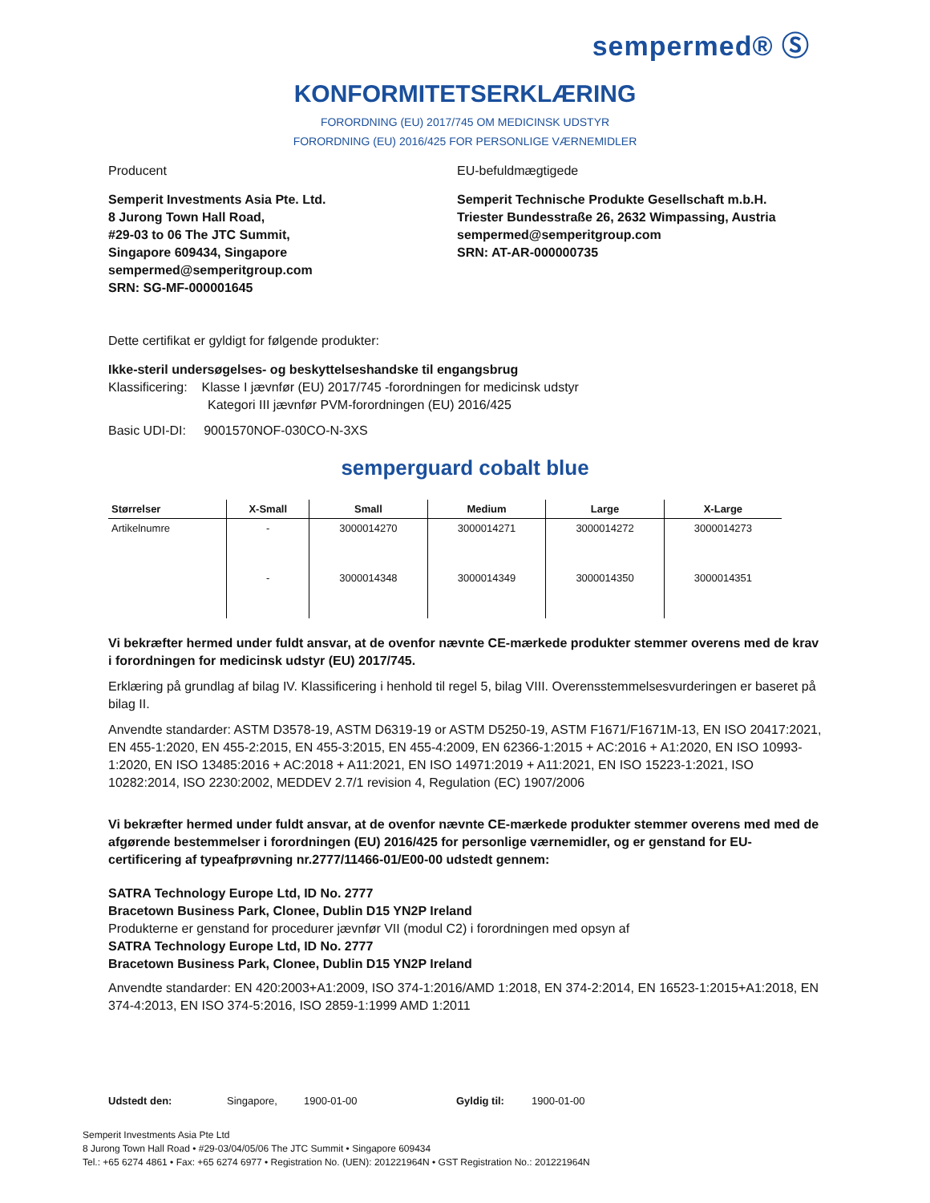sempermed® Ⓢ
KONFORMITETSERKLÆRING
FORORDNING (EU) 2017/745 OM MEDICINSK UDSTYR
FORORDNING (EU) 2016/425 FOR PERSONLIGE VÆRNEMIDLER
Producent EU-befuldmægtigede
Semperit Investments Asia Pte. Ltd.
8 Jurong Town Hall Road,
#29-03 to 06 The JTC Summit,
Singapore 609434, Singapore
sempermed@semperitgroup.com
SRN: SG-MF-000001645
Semperit Technische Produkte Gesellschaft m.b.H.
Triester Bundesstraße 26, 2632 Wimpassing, Austria
sempermed@semperitgroup.com
SRN: AT-AR-000000735
Dette certifikat er gyldigt for følgende produkter:
Ikke-steril undersøgelses- og beskyttelseshandske til engangsbrug
Klassificering: Klasse I jævnfør (EU) 2017/745 -forordningen for medicinsk udstyr
Kategori III jævnfør PVM-forordningen (EU) 2016/425
Basic UDI-DI: 9001570NOF-030CO-N-3XS
semperguard cobalt blue
| Størrelser | X-Small | Small | Medium | Large | X-Large |
| --- | --- | --- | --- | --- | --- |
| Artikelnumre | - | 3000014270 | 3000014271 | 3000014272 | 3000014273 |
| | - | 3000014348 | 3000014349 | 3000014350 | 3000014351 |
Vi bekræfter hermed under fuldt ansvar, at de ovenfor nævnte CE-mærkede produkter stemmer overens med de krav i forordningen for medicinsk udstyr (EU) 2017/745.
Erklæring på grundlag af bilag IV. Klassificering i henhold til regel 5, bilag VIII. Overensstemmelsesvurderingen er baseret på bilag II.
Anvendte standarder: ASTM D3578-19, ASTM D6319-19 or ASTM D5250-19, ASTM F1671/F1671M-13, EN ISO 20417:2021, EN 455-1:2020, EN 455-2:2015, EN 455-3:2015, EN 455-4:2009, EN 62366-1:2015 + AC:2016 + A1:2020, EN ISO 10993-1:2020, EN ISO 13485:2016 + AC:2018 + A11:2021, EN ISO 14971:2019 + A11:2021, EN ISO 15223-1:2021, ISO 10282:2014, ISO 2230:2002, MEDDEV 2.7/1 revision 4, Regulation (EC) 1907/2006
Vi bekræfter hermed under fuldt ansvar, at de ovenfor nævnte CE-mærkede produkter stemmer overens med med de afgørende bestemmelser i forordningen (EU) 2016/425 for personlige værnemidler, og er genstand for EU-certificering af typeafprøvning nr.2777/11466-01/E00-00 udstedt gennem:
SATRA Technology Europe Ltd, ID No. 2777
Bracetown Business Park, Clonee, Dublin D15 YN2P Ireland
Produkterne er genstand for procedurer jævnfør VII (modul C2) i forordningen med opsyn af
SATRA Technology Europe Ltd, ID No. 2777
Bracetown Business Park, Clonee, Dublin D15 YN2P Ireland
Anvendte standarder: EN 420:2003+A1:2009, ISO 374-1:2016/AMD 1:2018, EN 374-2:2014, EN 16523-1:2015+A1:2018, EN 374-4:2013, EN ISO 374-5:2016, ISO 2859-1:1999 AMD 1:2011
Udstedt den: Singapore, 1900-01-00 Gyldig til: 1900-01-00
Semperit Investments Asia Pte Ltd
8 Jurong Town Hall Road • #29-03/04/05/06 The JTC Summit • Singapore 609434
Tel.: +65 6274 4861 • Fax: +65 6274 6977 • Registration No. (UEN): 201221964N • GST Registration No.: 201221964N